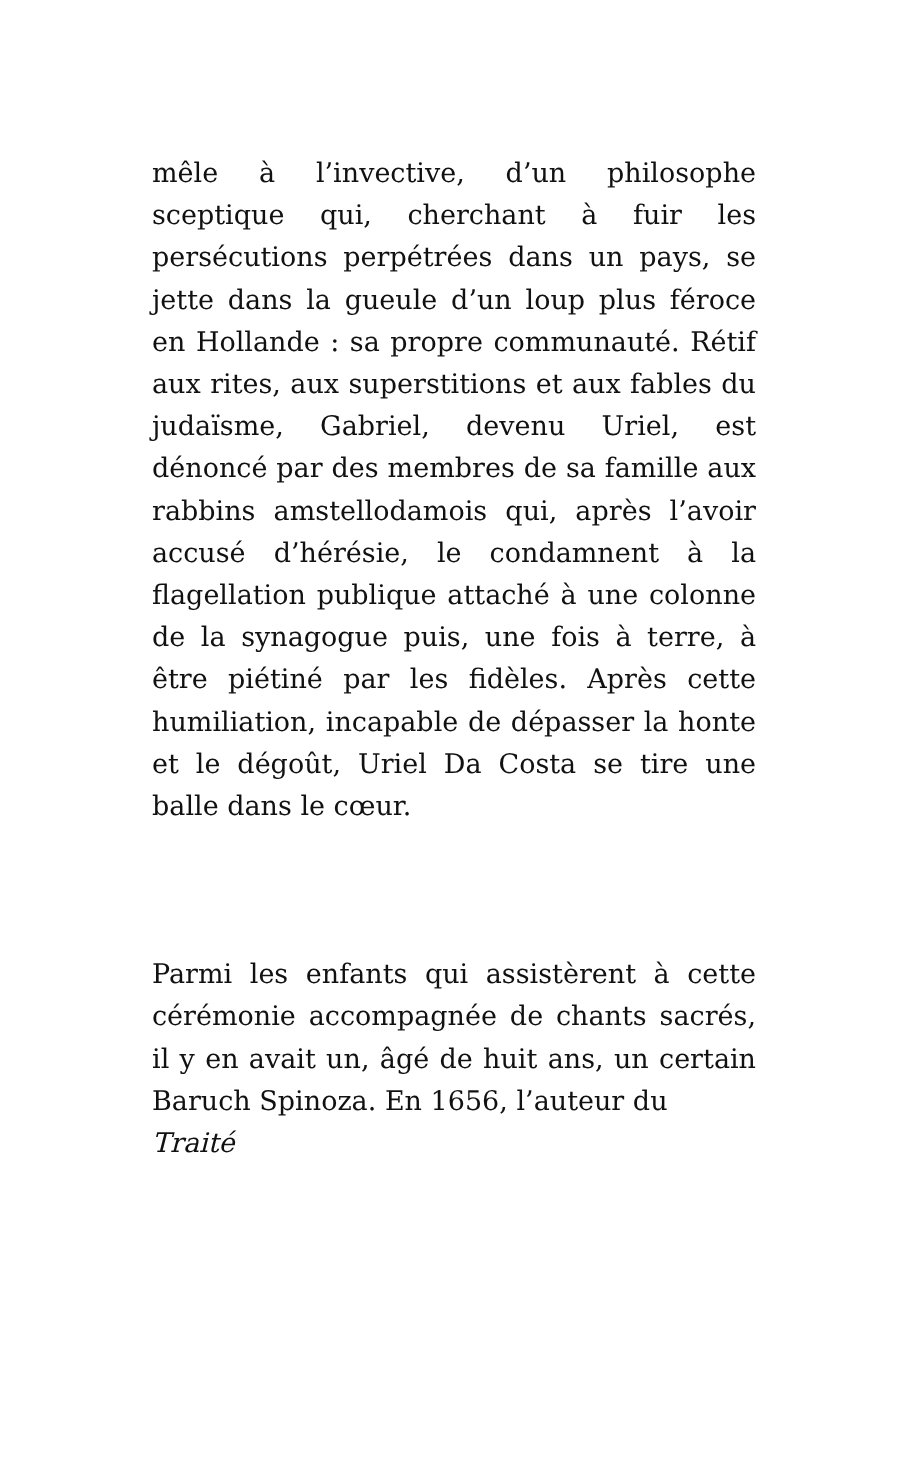mêle à l’invective, d’un philosophe sceptique qui, cherchant à fuir les persécutions perpétrées dans un pays, se jette dans la gueule d’un loup plus féroce en Hollande : sa propre communauté. Rétif aux rites, aux superstitions et aux fables du judaïsme, Gabriel, devenu Uriel, est dénoncé par des membres de sa famille aux rabbins amstellodamois qui, après l’avoir accusé d’hérésie, le condamnent à la flagellation publique attaché à une colonne de la synagogue puis, une fois à terre, à être piétiné par les fidèles. Après cette humiliation, incapable de dépasser la honte et le dégoût, Uriel Da Costa se tire une balle dans le cœur.
Parmi les enfants qui assistèrent à cette cérémonie accompagnée de chants sacrés, il y en avait un, âgé de huit ans, un certain Baruch Spinoza. En 1656, l’auteur du
Traité